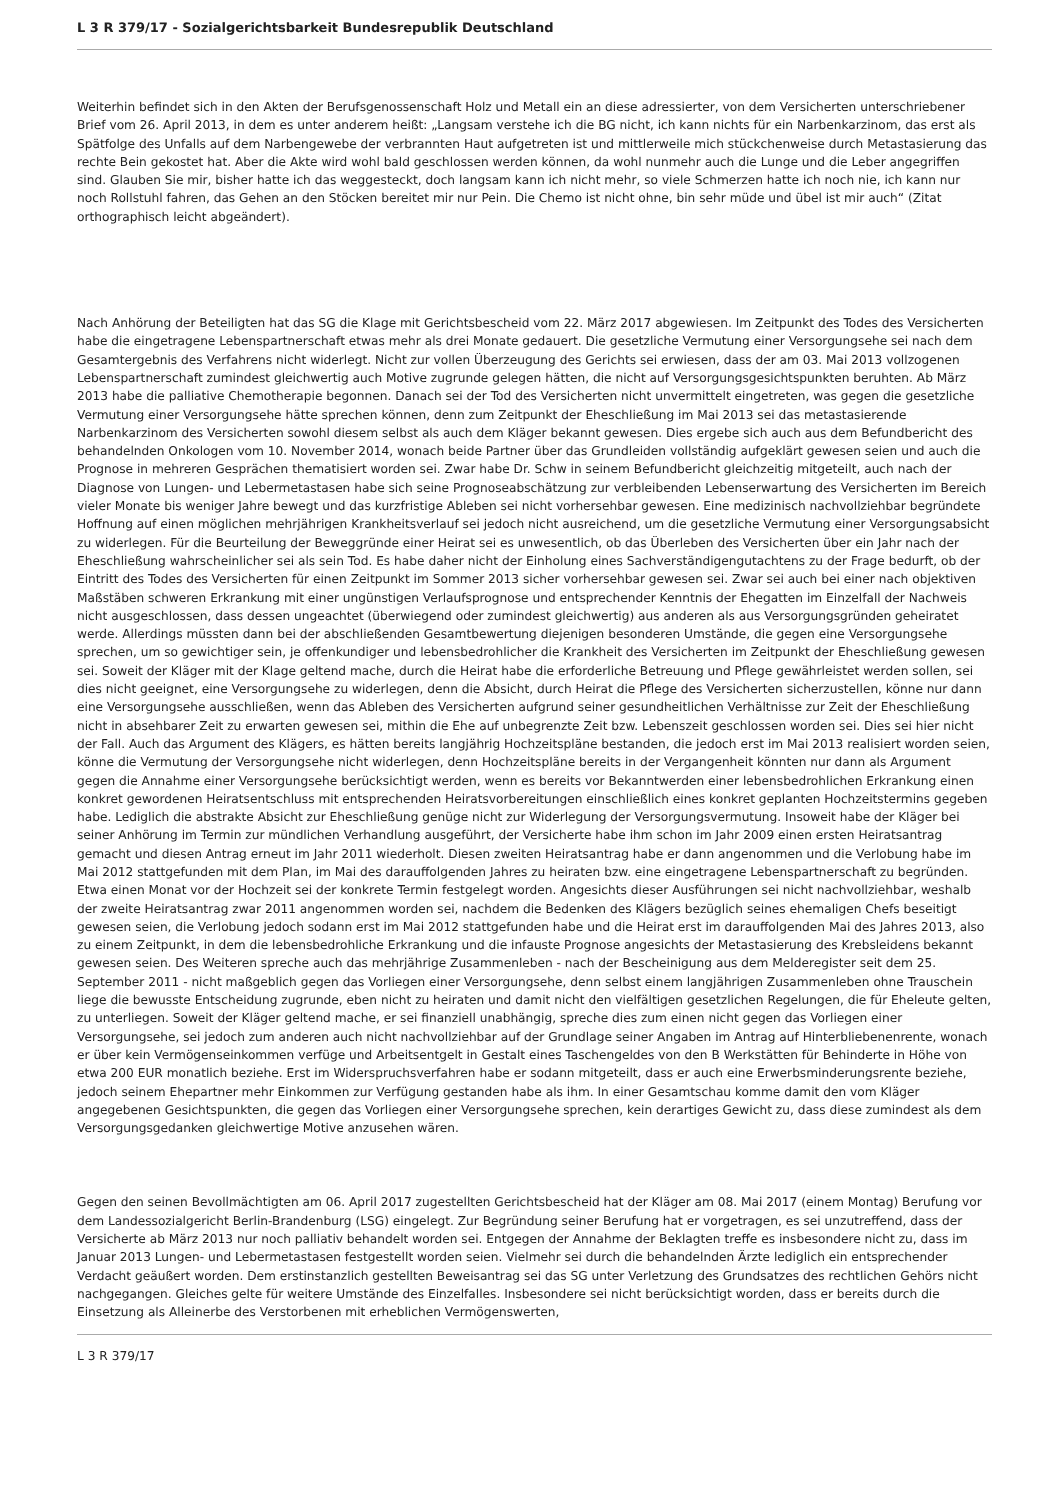L 3 R 379/17 - Sozialgerichtsbarkeit Bundesrepublik Deutschland
Weiterhin befindet sich in den Akten der Berufsgenossenschaft Holz und Metall ein an diese adressierter, von dem Versicherten unterschriebener Brief vom 26. April 2013, in dem es unter anderem heißt: „Langsam verstehe ich die BG nicht, ich kann nichts für ein Narbenkarzinom, das erst als Spätfolge des Unfalls auf dem Narbengewebe der verbrannten Haut aufgetreten ist und mittlerweile mich stückchenweise durch Metastasierung das rechte Bein gekostet hat. Aber die Akte wird wohl bald geschlossen werden können, da wohl nunmehr auch die Lunge und die Leber angegriffen sind. Glauben Sie mir, bisher hatte ich das weggesteckt, doch langsam kann ich nicht mehr, so viele Schmerzen hatte ich noch nie, ich kann nur noch Rollstuhl fahren, das Gehen an den Stöcken bereitet mir nur Pein. Die Chemo ist nicht ohne, bin sehr müde und übel ist mir auch“ (Zitat orthographisch leicht abgeändert).
Nach Anhörung der Beteiligten hat das SG die Klage mit Gerichtsbescheid vom 22. März 2017 abgewiesen. Im Zeitpunkt des Todes des Versicherten habe die eingetragene Lebenspartnerschaft etwas mehr als drei Monate gedauert. Die gesetzliche Vermutung einer Versorgungsehe sei nach dem Gesamtergebnis des Verfahrens nicht widerlegt. Nicht zur vollen Überzeugung des Gerichts sei erwiesen, dass der am 03. Mai 2013 vollzogenen Lebenspartnerschaft zumindest gleichwertig auch Motive zugrunde gelegen hätten, die nicht auf Versorgungsgesichtspunkten beruhten. Ab März 2013 habe die palliative Chemotherapie begonnen. Danach sei der Tod des Versicherten nicht unvermittelt eingetreten, was gegen die gesetzliche Vermutung einer Versorgungsehe hätte sprechen können, denn zum Zeitpunkt der Eheschließung im Mai 2013 sei das metastasierende Narbenkarzinom des Versicherten sowohl diesem selbst als auch dem Kläger bekannt gewesen. Dies ergebe sich auch aus dem Befundbericht des behandelnden Onkologen vom 10. November 2014, wonach beide Partner über das Grundleiden vollständig aufgeklärt gewesen seien und auch die Prognose in mehreren Gesprächen thematisiert worden sei. Zwar habe Dr. Schw in seinem Befundbericht gleichzeitig mitgeteilt, auch nach der Diagnose von Lungen- und Lebermetastasen habe sich seine Prognoseabschätzung zur verbleibenden Lebenserwartung des Versicherten im Bereich vieler Monate bis weniger Jahre bewegt und das kurzfristige Ableben sei nicht vorhersehbar gewesen. Eine medizinisch nachvollziehbar begründete Hoffnung auf einen möglichen mehrjährigen Krankheitsverlauf sei jedoch nicht ausreichend, um die gesetzliche Vermutung einer Versorgungsabsicht zu widerlegen. Für die Beurteilung der Beweggründe einer Heirat sei es unwesentlich, ob das Überleben des Versicherten über ein Jahr nach der Eheschließung wahrscheinlicher sei als sein Tod. Es habe daher nicht der Einholung eines Sachverständigengutachtens zu der Frage bedurft, ob der Eintritt des Todes des Versicherten für einen Zeitpunkt im Sommer 2013 sicher vorhersehbar gewesen sei. Zwar sei auch bei einer nach objektiven Maßstäben schweren Erkrankung mit einer ungünstigen Verlaufsprognose und entsprechender Kenntnis der Ehegatten im Einzelfall der Nachweis nicht ausgeschlossen, dass dessen ungeachtet (überwiegend oder zumindest gleichwertig) aus anderen als aus Versorgungsgründen geheiratet werde. Allerdings müssten dann bei der abschließenden Gesamtbewertung diejenigen besonderen Umstände, die gegen eine Versorgungsehe sprechen, um so gewichtiger sein, je offenkundiger und lebensbedrohlicher die Krankheit des Versicherten im Zeitpunkt der Eheschließung gewesen sei. Soweit der Kläger mit der Klage geltend mache, durch die Heirat habe die erforderliche Betreuung und Pflege gewährleistet werden sollen, sei dies nicht geeignet, eine Versorgungsehe zu widerlegen, denn die Absicht, durch Heirat die Pflege des Versicherten sicherzustellen, könne nur dann eine Versorgungsehe ausschließen, wenn das Ableben des Versicherten aufgrund seiner gesundheitlichen Verhältnisse zur Zeit der Eheschließung nicht in absehbarer Zeit zu erwarten gewesen sei, mithin die Ehe auf unbegrenzte Zeit bzw. Lebenszeit geschlossen worden sei. Dies sei hier nicht der Fall. Auch das Argument des Klägers, es hätten bereits langjährig Hochzeitspläne bestanden, die jedoch erst im Mai 2013 realisiert worden seien, könne die Vermutung der Versorgungsehe nicht widerlegen, denn Hochzeitspläne bereits in der Vergangenheit könnten nur dann als Argument gegen die Annahme einer Versorgungsehe berücksichtigt werden, wenn es bereits vor Bekanntwerden einer lebensbedrohlichen Erkrankung einen konkret gewordenen Heiratsentschluss mit entsprechenden Heiratsvorbereitungen einschließlich eines konkret geplanten Hochzeitstermins gegeben habe. Lediglich die abstrakte Absicht zur Eheschließung genüge nicht zur Widerlegung der Versorgungsvermutung. Insoweit habe der Kläger bei seiner Anhörung im Termin zur mündlichen Verhandlung ausgeführt, der Versicherte habe ihm schon im Jahr 2009 einen ersten Heiratsantrag gemacht und diesen Antrag erneut im Jahr 2011 wiederholt. Diesen zweiten Heiratsantrag habe er dann angenommen und die Verlobung habe im Mai 2012 stattgefunden mit dem Plan, im Mai des darauffolgenden Jahres zu heiraten bzw. eine eingetragene Lebenspartnerschaft zu begründen. Etwa einen Monat vor der Hochzeit sei der konkrete Termin festgelegt worden. Angesichts dieser Ausführungen sei nicht nachvollziehbar, weshalb der zweite Heiratsantrag zwar 2011 angenommen worden sei, nachdem die Bedenken des Klägers bezüglich seines ehemaligen Chefs beseitigt gewesen seien, die Verlobung jedoch sodann erst im Mai 2012 stattgefunden habe und die Heirat erst im darauffolgenden Mai des Jahres 2013, also zu einem Zeitpunkt, in dem die lebensbedrohliche Erkrankung und die infauste Prognose angesichts der Metastasierung des Krebsleidens bekannt gewesen seien. Des Weiteren spreche auch das mehrjährige Zusammenleben - nach der Bescheinigung aus dem Melderegister seit dem 25. September 2011 - nicht maßgeblich gegen das Vorliegen einer Versorgungsehe, denn selbst einem langjährigen Zusammenleben ohne Trauschein liege die bewusste Entscheidung zugrunde, eben nicht zu heiraten und damit nicht den vielfältigen gesetzlichen Regelungen, die für Eheleute gelten, zu unterliegen. Soweit der Kläger geltend mache, er sei finanziell unabhängig, spreche dies zum einen nicht gegen das Vorliegen einer Versorgungsehe, sei jedoch zum anderen auch nicht nachvollziehbar auf der Grundlage seiner Angaben im Antrag auf Hinterbliebenenrente, wonach er über kein Vermögenseinkommen verfüge und Arbeitsentgelt in Gestalt eines Taschengeldes von den B Werkstätten für Behinderte in Höhe von etwa 200 EUR monatlich beziehe. Erst im Widerspruchsverfahren habe er sodann mitgeteilt, dass er auch eine Erwerbsminderungsrente beziehe, jedoch seinem Ehepartner mehr Einkommen zur Verfügung gestanden habe als ihm. In einer Gesamtschau komme damit den vom Kläger angegebenen Gesichtspunkten, die gegen das Vorliegen einer Versorgungsehe sprechen, kein derartiges Gewicht zu, dass diese zumindest als dem Versorgungsgedanken gleichwertige Motive anzusehen wären.
Gegen den seinen Bevollmächtigten am 06. April 2017 zugestellten Gerichtsbescheid hat der Kläger am 08. Mai 2017 (einem Montag) Berufung vor dem Landessozialgericht Berlin-Brandenburg (LSG) eingelegt. Zur Begründung seiner Berufung hat er vorgetragen, es sei unzutreffend, dass der Versicherte ab März 2013 nur noch palliativ behandelt worden sei. Entgegen der Annahme der Beklagten treffe es insbesondere nicht zu, dass im Januar 2013 Lungen- und Lebermetastasen festgestellt worden seien. Vielmehr sei durch die behandelnden Ärzte lediglich ein entsprechender Verdacht geäußert worden. Dem erstinstanzlich gestellten Beweisantrag sei das SG unter Verletzung des Grundsatzes des rechtlichen Gehörs nicht nachgegangen. Gleiches gelte für weitere Umstände des Einzelfalles. Insbesondere sei nicht berücksichtigt worden, dass er bereits durch die Einsetzung als Alleinerbe des Verstorbenen mit erheblichen Vermögenswerten,
L 3 R 379/17